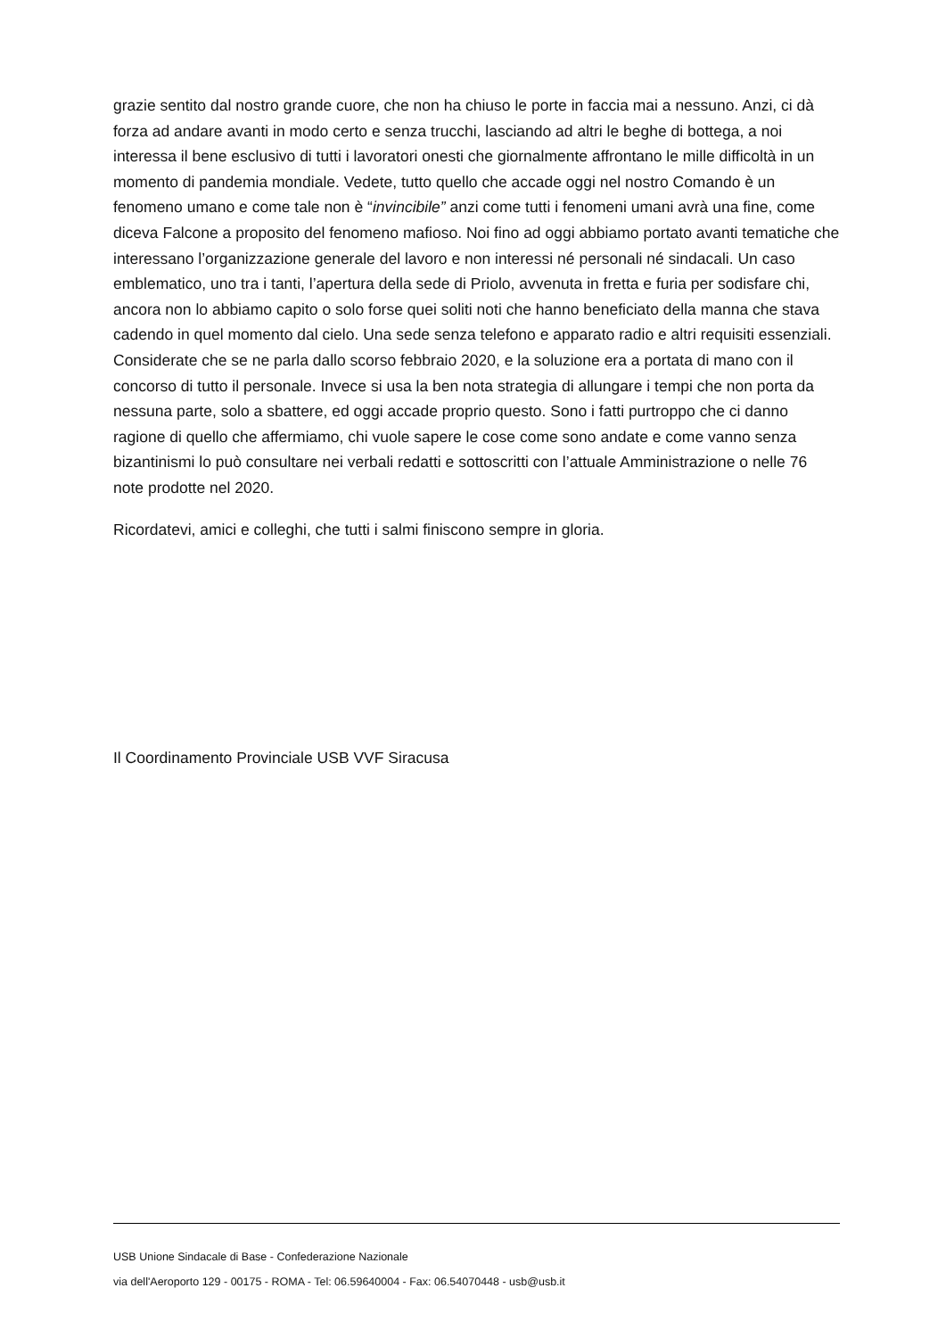grazie sentito dal nostro grande cuore, che non ha chiuso le porte in faccia mai a nessuno. Anzi, ci dà forza ad andare avanti in modo certo e senza trucchi, lasciando ad altri le beghe di bottega, a noi interessa il bene esclusivo di tutti i lavoratori onesti che giornalmente affrontano le mille difficoltà in un momento di pandemia mondiale. Vedete, tutto quello che accade oggi nel nostro Comando è un fenomeno umano e come tale non è “invincibile” anzi come tutti i fenomeni umani avrà una fine, come diceva Falcone a proposito del fenomeno mafioso. Noi fino ad oggi abbiamo portato avanti tematiche che interessano l’organizzazione generale del lavoro e non interessi né personali né sindacali. Un caso emblematico, uno tra i tanti, l’apertura della sede di Priolo, avvenuta in fretta e furia per sodisfare chi, ancora non lo abbiamo capito o solo forse quei soliti noti che hanno beneficiato della manna che stava cadendo in quel momento dal cielo. Una sede senza telefono e apparato radio e altri requisiti essenziali. Considerate che se ne parla dallo scorso febbraio 2020, e la soluzione era a portata di mano con il concorso di tutto il personale. Invece si usa la ben nota strategia di allungare i tempi che non porta da nessuna parte, solo a sbattere, ed oggi accade proprio questo. Sono i fatti purtroppo che ci danno ragione di quello che affermiamo, chi vuole sapere le cose come sono andate e come vanno senza bizantinismi lo può consultare nei verbali redatti e sottoscritti con l’attuale Amministrazione o nelle 76 note prodotte nel 2020.
Ricordatevi, amici e colleghi, che tutti i salmi finiscono sempre in gloria.
Il Coordinamento Provinciale USB VVF Siracusa
USB Unione Sindacale di Base - Confederazione Nazionale
via dell'Aeroporto 129 - 00175 - ROMA - Tel: 06.59640004 - Fax: 06.54070448 - usb@usb.it